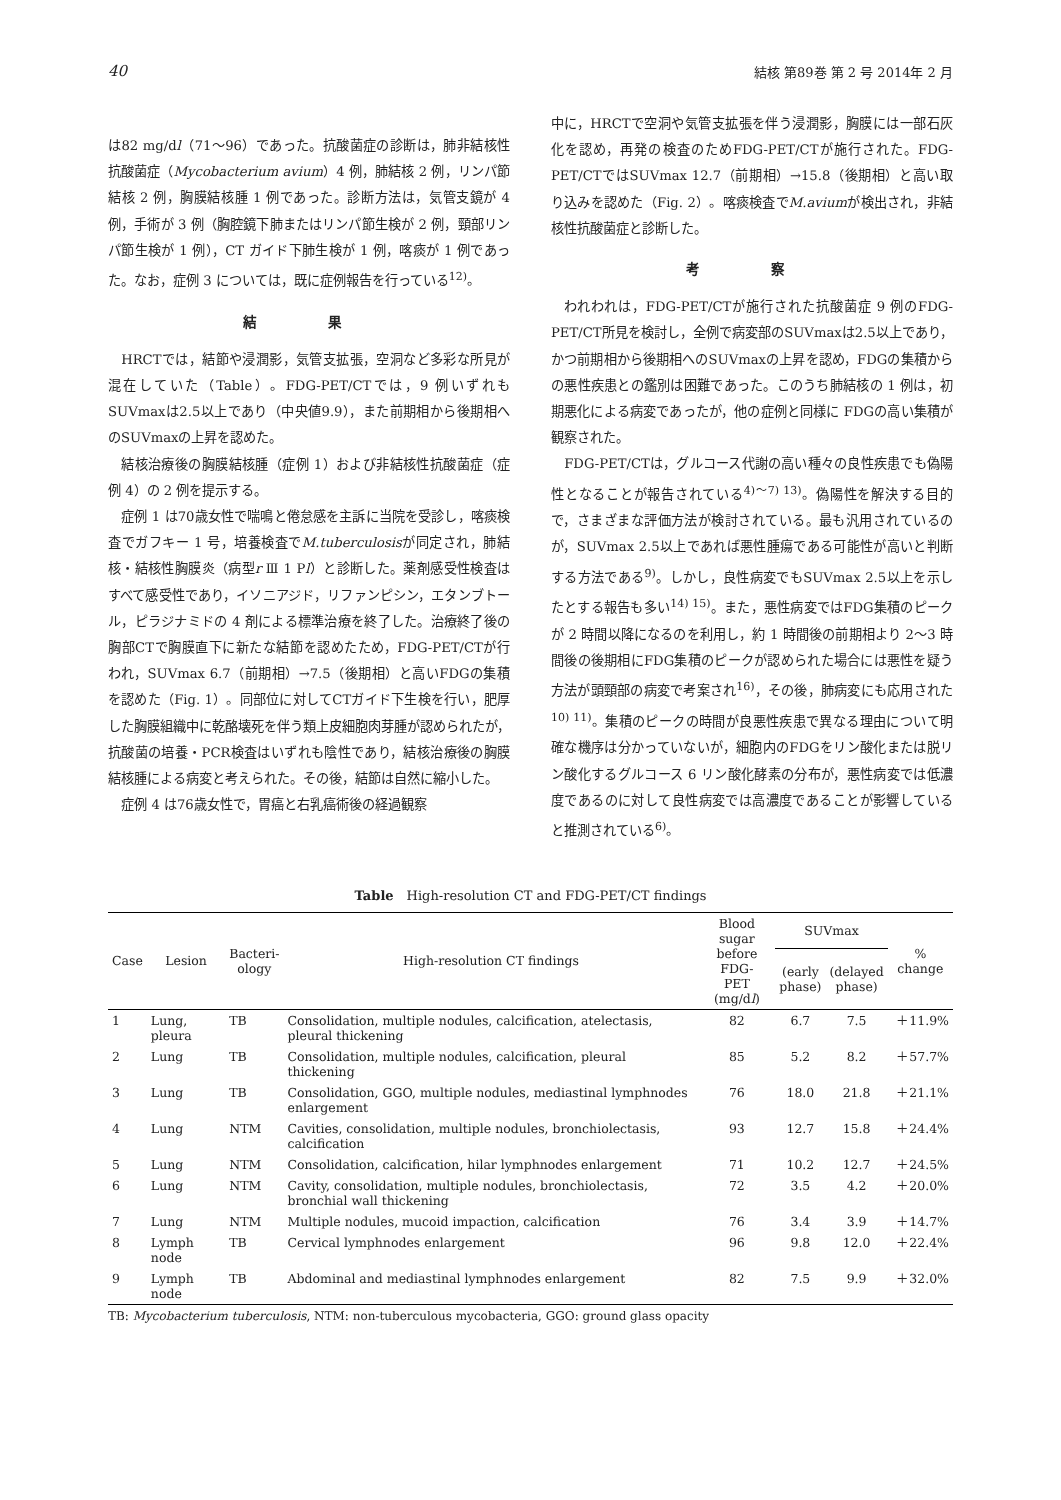40 結核 第89巻 第 2 号 2014年 2 月
は82 mg/dl（71〜96）であった。抗酸菌症の診断は，肺非結核性抗酸菌症（Mycobacterium avium）4 例，肺結核 2 例，リンパ節結核 2 例，胸膜結核腫 1 例であった。診断方法は，気管支鏡が 4 例，手術が 3 例（胸腔鏡下肺またはリンパ節生検が 2 例，頸部リンパ節生検が 1 例），CT ガイド下肺生検が 1 例，喀痰が 1 例であった。なお，症例 3 については，既に症例報告を行っている<sup>12)</sup>。
結 果
HRCTでは，結節や浸潤影，気管支拡張，空洞など多彩な所見が混在していた（Table）。FDG-PET/CTでは，9 例いずれもSUVmaxは2.5以上であり（中央値9.9），また前期相から後期相へのSUVmaxの上昇を認めた。
結核治療後の胸膜結核腫（症例 1）および非結核性抗酸菌症（症例 4）の 2 例を提示する。
症例 1 は70歳女性で喘鳴と倦怠感を主訴に当院を受診し，喀痰検査でガフキー 1 号，培養検査でM.tuberculosisが同定され，肺結核・結核性胸膜炎（病型r Ⅲ 1 Pl）と診断した。薬剤感受性検査はすべて感受性であり，イソニアジド，リファンピシン，エタンブトール，ピラジナミドの 4 剤による標準治療を終了した。治療終了後の胸部CTで胸膜直下に新たな結節を認めたため，FDG-PET/CTが行われ，SUVmax 6.7（前期相）→7.5（後期相）と高いFDGの集積を認めた（Fig. 1）。同部位に対してCTガイド下生検を行い，肥厚した胸膜組織中に乾酪壊死を伴う類上皮細胞肉芽腫が認められたが，抗酸菌の培養・PCR検査はいずれも陰性であり，結核治療後の胸膜結核腫による病変と考えられた。その後，結節は自然に縮小した。
症例 4 は76歳女性で，胃癌と右乳癌術後の経過観察
中に，HRCTで空洞や気管支拡張を伴う浸潤影，胸膜には一部石灰化を認め，再発の検査のためFDG-PET/CTが施行された。FDG-PET/CTではSUVmax 12.7（前期相）→15.8（後期相）と高い取り込みを認めた（Fig. 2）。喀痰検査でM.aviumが検出され，非結核性抗酸菌症と診断した。
考 察
われわれは，FDG-PET/CTが施行された抗酸菌症 9 例のFDG-PET/CT所見を検討し，全例で病変部のSUVmaxは2.5以上であり，かつ前期相から後期相へのSUVmaxの上昇を認め，FDGの集積からの悪性疾患との鑑別は困難であった。このうち肺結核の 1 例は，初期悪化による病変であったが，他の症例と同様に FDGの高い集積が観察された。
FDG-PET/CTは，グルコース代謝の高い種々の良性疾患でも偽陽性となることが報告されている<sup>4)〜7) 13)</sup>。偽陽性を解決する目的で，さまざまな評価方法が検討されている。最も汎用されているのが，SUVmax 2.5以上であれば悪性腫瘍である可能性が高いと判断する方法である<sup>9)</sup>。しかし，良性病変でもSUVmax 2.5以上を示したとする報告も多い<sup>14) 15)</sup>。また，悪性病変ではFDG集積のピークが 2 時間以降になるのを利用し，約 1 時間後の前期相より 2〜3 時間後の後期相にFDG集積のピークが認められた場合には悪性を疑う方法が頭頸部の病変で考案され<sup>16)</sup>，その後，肺病変にも応用された<sup>10) 11)</sup>。集積のピークの時間が良悪性疾患で異なる理由について明確な機序は分かっていないが，細胞内のFDGをリン酸化または脱リン酸化するグルコース 6 リン酸化酵素の分布が，悪性病変では低濃度であるのに対して良性病変では高濃度であることが影響していると推測されている<sup>6)</sup>。
Table　High-resolution CT and FDG-PET/CT findings
| Case | Lesion | Bacteri- ology | High-resolution CT findings | Blood sugar before FDG- PET (mg/d l ) | SUVmax | | % change |
| --- | --- | --- | --- | --- | --- | --- | --- |
| | | | | | (early phase) | (delayed phase) | |
| 1 | Lung, pleura | TB | Consolidation, multiple nodules, calcification, atelectasis, pleural thickening | 82 | 6.7 | 7.5 | ＋11.9% |
| 2 | Lung | TB | Consolidation, multiple nodules, calcification, pleural thickening | 85 | 5.2 | 8.2 | ＋57.7% |
| 3 | Lung | TB | Consolidation, GGO, multiple nodules, mediastinal lymphnodes enlargement | 76 | 18.0 | 21.8 | ＋21.1% |
| 4 | Lung | NTM | Cavities, consolidation, multiple nodules, bronchiolectasis, calcification | 93 | 12.7 | 15.8 | ＋24.4% |
| 5 | Lung | NTM | Consolidation, calcification, hilar lymphnodes enlargement | 71 | 10.2 | 12.7 | ＋24.5% |
| 6 | Lung | NTM | Cavity, consolidation, multiple nodules, bronchiolectasis, bronchial wall thickening | 72 | 3.5 | 4.2 | ＋20.0% |
| 7 | Lung | NTM | Multiple nodules, mucoid impaction, calcification | 76 | 3.4 | 3.9 | ＋14.7% |
| 8 | Lymph node | TB | Cervical lymphnodes enlargement | 96 | 9.8 | 12.0 | ＋22.4% |
| 9 | Lymph node | TB | Abdominal and mediastinal lymphnodes enlargement | 82 | 7.5 | 9.9 | ＋32.0% |
TB: Mycobacterium tuberculosis, NTM: non-tuberculous mycobacteria, GGO: ground glass opacity